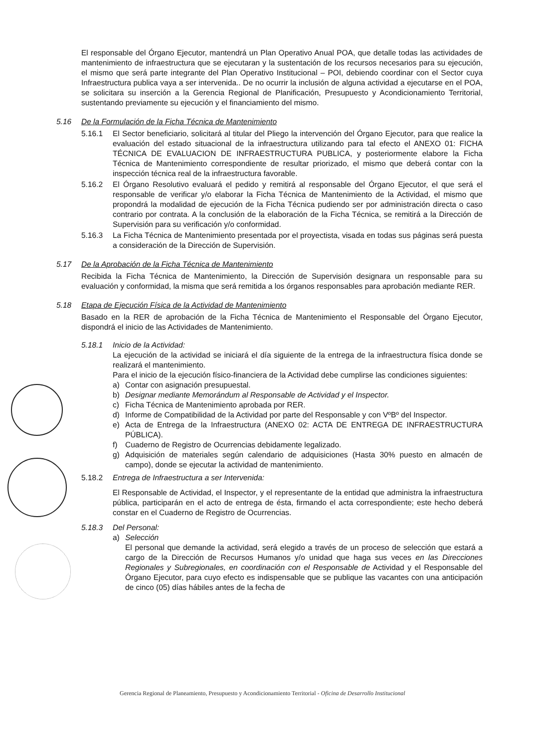El responsable del Órgano Ejecutor, mantendrá un Plan Operativo Anual POA, que detalle todas las actividades de mantenimiento de infraestructura que se ejecutaran y la sustentación de los recursos necesarios para su ejecución, el mismo que será parte integrante del Plan Operativo Institucional – POI, debiendo coordinar con el Sector cuya Infraestructura publica vaya a ser intervenida.. De no ocurrir la inclusión de alguna actividad a ejecutarse en el POA, se solicitara su inserción a la Gerencia Regional de Planificación, Presupuesto y Acondicionamiento Territorial, sustentando previamente su ejecución y el financiamiento del mismo.
5.16 De la Formulación de la Ficha Técnica de Mantenimiento
5.16.1 El Sector beneficiario, solicitará al titular del Pliego la intervención del Órgano Ejecutor, para que realice la evaluación del estado situacional de la infraestructura utilizando para tal efecto el ANEXO 01: FICHA TÉCNICA DE EVALUACION DE INFRAESTRUCTURA PUBLICA, y posteriormente elabore la Ficha Técnica de Mantenimiento correspondiente de resultar priorizado, el mismo que deberá contar con la inspección técnica real de la infraestructura favorable.
5.16.2 El Órgano Resolutivo evaluará el pedido y remitirá al responsable del Órgano Ejecutor, el que será el responsable de verificar y/o elaborar la Ficha Técnica de Mantenimiento de la Actividad, el mismo que propondrá la modalidad de ejecución de la Ficha Técnica pudiendo ser por administración directa o caso contrario por contrata. A la conclusión de la elaboración de la Ficha Técnica, se remitirá a la Dirección de Supervisión para su verificación y/o conformidad.
5.16.3 La Ficha Técnica de Mantenimiento presentada por el proyectista, visada en todas sus páginas será puesta a consideración de la Dirección de Supervisión.
5.17 De la Aprobación de la Ficha Técnica de Mantenimiento
Recibida la Ficha Técnica de Mantenimiento, la Dirección de Supervisión designara un responsable para su evaluación y conformidad, la misma que será remitida a los órganos responsables para aprobación mediante RER.
5.18 Etapa de Ejecución Física de la Actividad de Mantenimiento
Basado en la RER de aprobación de la Ficha Técnica de Mantenimiento el Responsable del Órgano Ejecutor, dispondrá el inicio de las Actividades de Mantenimiento.
5.18.1 Inicio de la Actividad:
La ejecución de la actividad se iniciará el día siguiente de la entrega de la infraestructura física donde se realizará el mantenimiento.
Para el inicio de la ejecución físico-financiera de la Actividad debe cumplirse las condiciones siguientes:
a) Contar con asignación presupuestal.
b) Designar mediante Memorándum al Responsable de Actividad y el Inspector.
c) Ficha Técnica de Mantenimiento aprobada por RER.
d) Informe de Compatibilidad de la Actividad por parte del Responsable y con VºBº del Inspector.
e) Acta de Entrega de la Infraestructura (ANEXO 02: ACTA DE ENTREGA DE INFRAESTRUCTURA PÚBLICA).
f) Cuaderno de Registro de Ocurrencias debidamente legalizado.
g) Adquisición de materiales según calendario de adquisiciones (Hasta 30% puesto en almacén de campo), donde se ejecutar la actividad de mantenimiento.
5.18.2 Entrega de Infraestructura a ser Intervenida:
El Responsable de Actividad, el Inspector, y el representante de la entidad que administra la infraestructura pública, participarán en el acto de entrega de ésta, firmando el acta correspondiente; este hecho deberá constar en el Cuaderno de Registro de Ocurrencias.
5.18.3 Del Personal:
a) Selección
El personal que demande la actividad, será elegido a través de un proceso de selección que estará a cargo de la Dirección de Recursos Humanos y/o unidad que haga sus veces en las Direcciones Regionales y Subregionales, en coordinación con el Responsable de Actividad y el Responsable del Órgano Ejecutor, para cuyo efecto es indispensable que se publique las vacantes con una anticipación de cinco (05) días hábiles antes de la fecha de
Gerencia Regional de Planeamiento, Presupuesto y Acondicionamiento Territorial - Oficina de Desarrollo Institucional